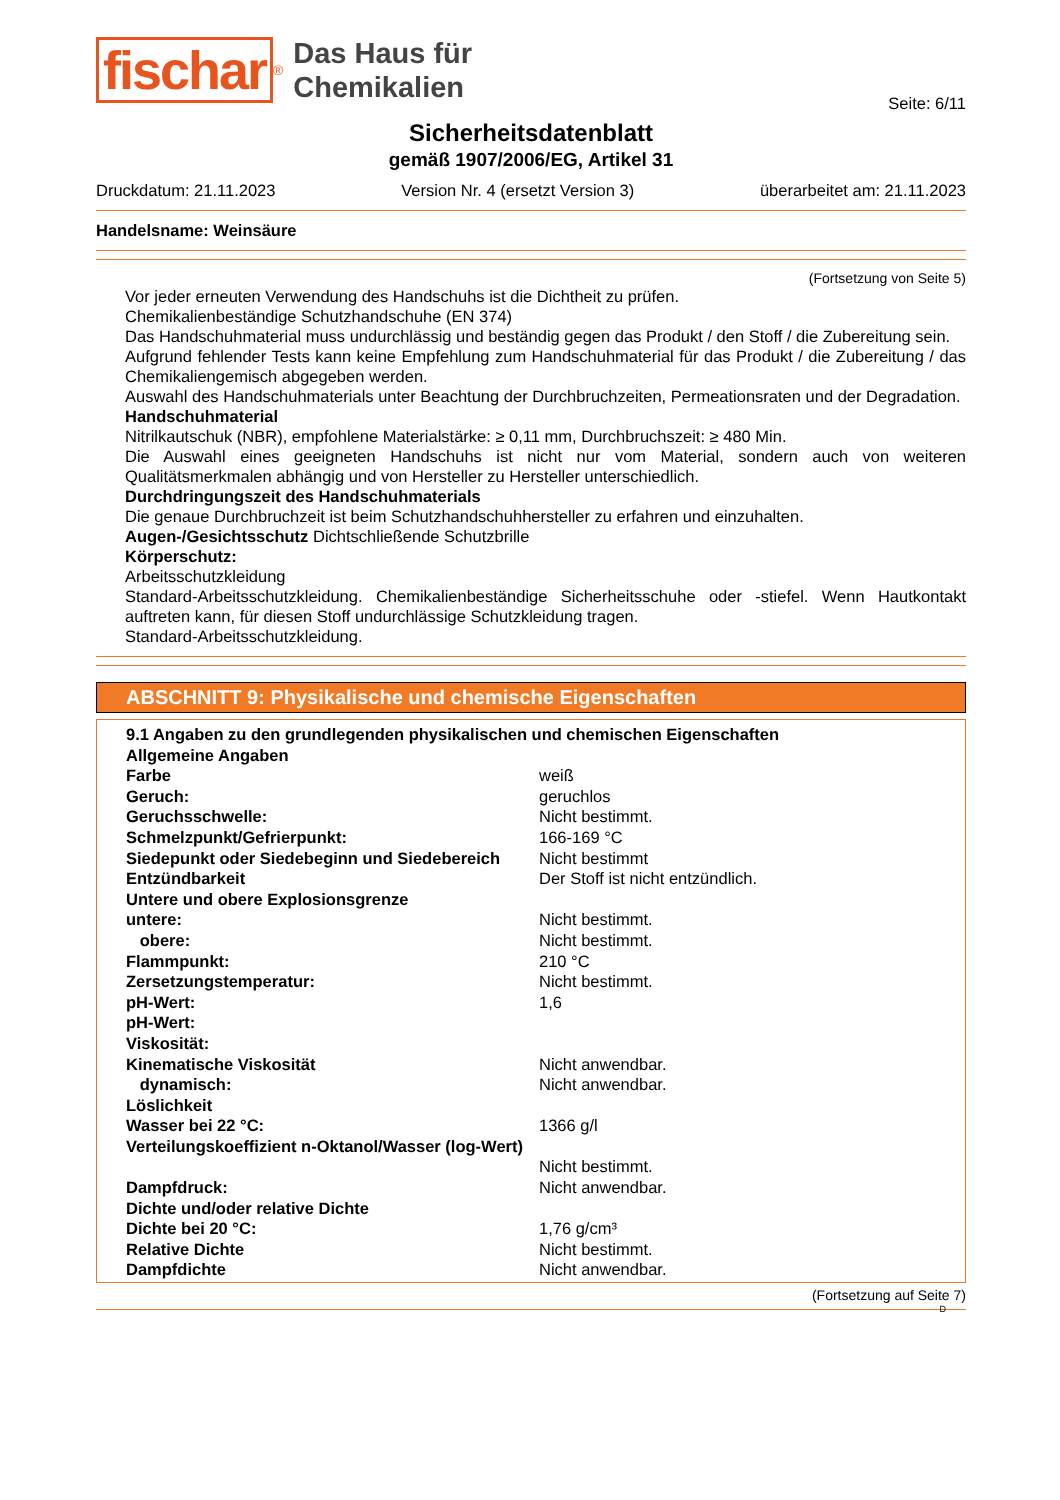fischar<sup>®</sup>
Das Haus für
Chemikalien
Seite: 6/11
Sicherheitsdatenblatt
gemäß 1907/2006/EG, Artikel 31
Druckdatum: 21.11.2023 Version Nr. 4 (ersetzt Version 3) überarbeitet am: 21.11.2023
Handelsname: Weinsäure
(Fortsetzung von Seite 5)
Vor jeder erneuten Verwendung des Handschuhs ist die Dichtheit zu prüfen.
Chemikalienbeständige Schutzhandschuhe (EN 374)
Das Handschuhmaterial muss undurchlässig und beständig gegen das Produkt / den Stoff / die Zubereitung sein.
Aufgrund fehlender Tests kann keine Empfehlung zum Handschuhmaterial für das Produkt / die Zubereitung / das Chemikaliengemisch abgegeben werden.
Auswahl des Handschuhmaterials unter Beachtung der Durchbruchzeiten, Permeationsraten und der Degradation.
Handschuhmaterial
Nitrilkautschuk (NBR), empfohlene Materialstärke: ≥ 0,11 mm, Durchbruchszeit: ≥ 480 Min.
Die Auswahl eines geeigneten Handschuhs ist nicht nur vom Material, sondern auch von weiteren Qualitätsmerkmalen abhängig und von Hersteller zu Hersteller unterschiedlich.
Durchdringungszeit des Handschuhmaterials
Die genaue Durchbruchzeit ist beim Schutzhandschuhhersteller zu erfahren und einzuhalten.
Augen-/Gesichtsschutz Dichtschließende Schutzbrille
Körperschutz:
Arbeitsschutzkleidung
Standard-Arbeitsschutzkleidung. Chemikalienbeständige Sicherheitsschuhe oder -stiefel. Wenn Hautkontakt auftreten kann, für diesen Stoff undurchlässige Schutzkleidung tragen.
Standard-Arbeitsschutzkleidung.
ABSCHNITT 9: Physikalische und chemische Eigenschaften
| 9.1 Angaben zu den grundlegenden physikalischen und chemischen Eigenschaften | |
| Allgemeine Angaben | |
| Farbe | weiß |
| Geruch: | geruchlos |
| Geruchsschwelle: | Nicht bestimmt. |
| Schmelzpunkt/Gefrierpunkt: | 166-169 °C |
| Siedepunkt oder Siedebeginn und Siedebereich | Nicht bestimmt |
| Entzündbarkeit | Der Stoff ist nicht entzündlich. |
| Untere und obere Explosionsgrenze | |
| untere: | Nicht bestimmt. |
| obere: | Nicht bestimmt. |
| Flammpunkt: | 210 °C |
| Zersetzungstemperatur: | Nicht bestimmt. |
| pH-Wert: | 1,6 |
| pH-Wert: | |
| Viskosität: | |
| Kinematische Viskosität | Nicht anwendbar. |
| dynamisch: | Nicht anwendbar. |
| Löslichkeit | |
| Wasser bei 22 °C: | 1366 g/l |
| Verteilungskoeffizient n-Oktanol/Wasser (log-Wert) | Nicht bestimmt. |
| Dampfdruck: | Nicht anwendbar. |
| Dichte und/oder relative Dichte | |
| Dichte bei 20 °C: | 1,76 g/cm³ |
| Relative Dichte | Nicht bestimmt. |
| Dampfdichte | Nicht anwendbar. |
(Fortsetzung auf Seite 7)
D